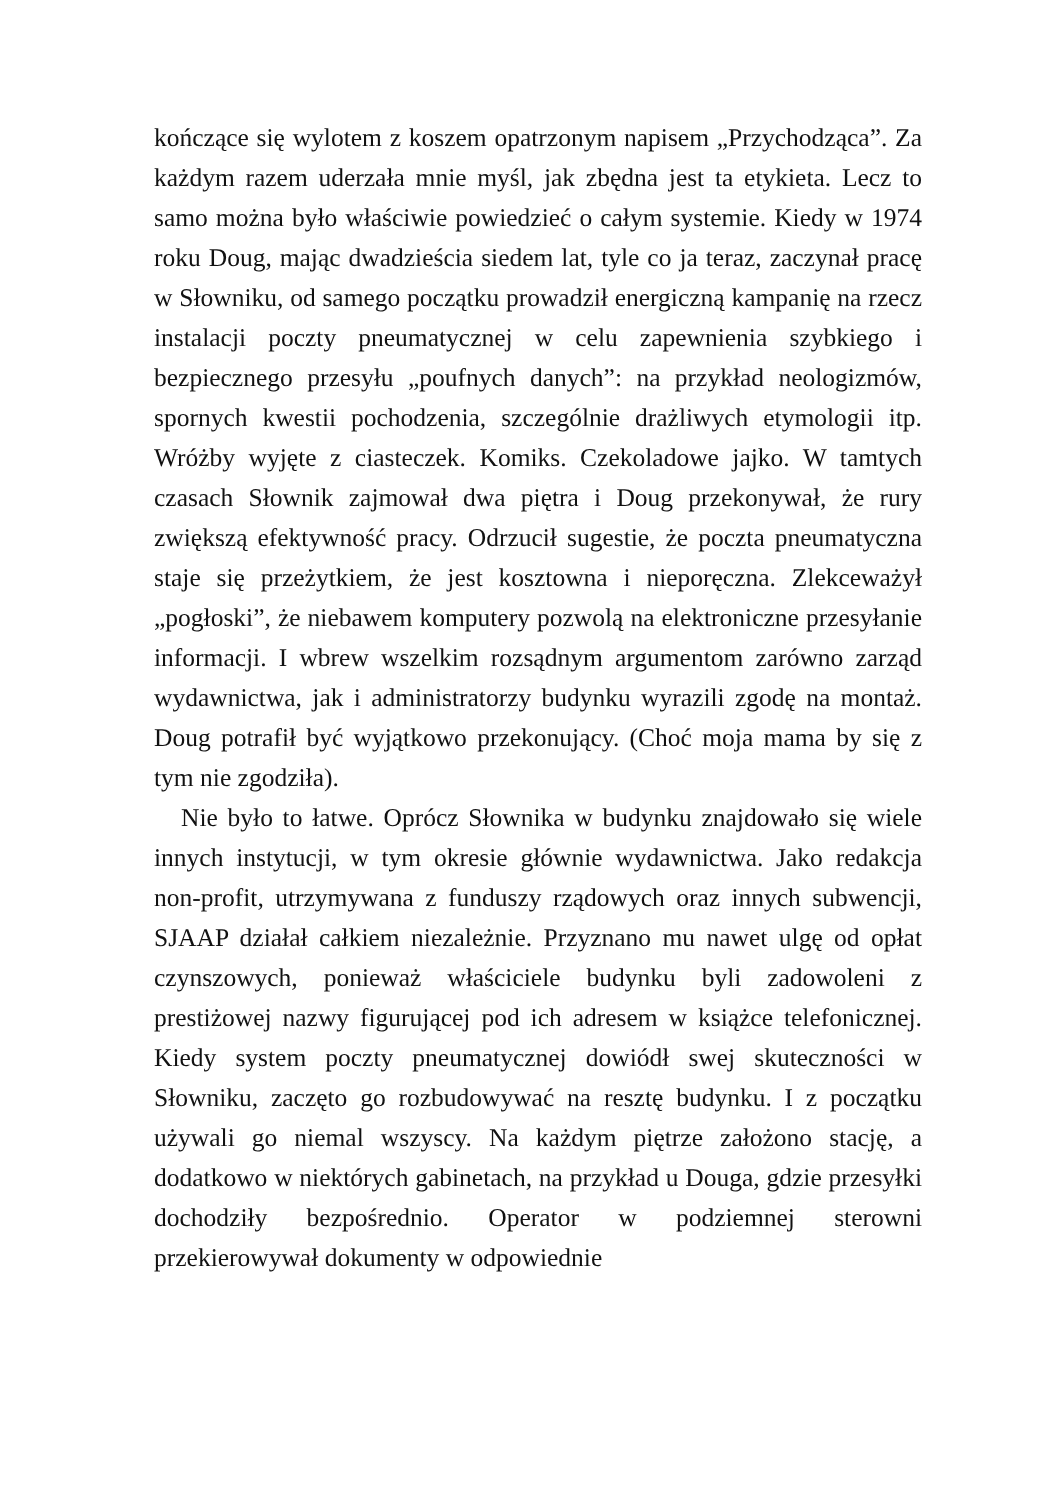kończące się wylotem z koszem opatrzonym napisem „Przychodząca”. Za każdym razem uderzała mnie myśl, jak zbędna jest ta etykieta. Lecz to samo można było właściwie powiedzieć o całym systemie. Kiedy w 1974 roku Doug, mając dwadzieścia siedem lat, tyle co ja teraz, zaczynał pracę w Słowniku, od samego początku prowadził energiczną kampanię na rzecz instalacji poczty pneumatycznej w celu zapewnienia szybkiego i bezpiecznego przesyłu „poufnych danych”: na przykład neologizmów, spornych kwestii pochodzenia, szczególnie drażliwych etymologii itp. Wróżby wyjęte z ciasteczek. Komiks. Czekoladowe jajko. W tamtych czasach Słownik zajmował dwa piętra i Doug przekonywał, że rury zwiększą efektywność pracy. Odrzucił sugestie, że poczta pneumatyczna staje się przeżytkiem, że jest kosztowna i nieporęczna. Zlekceważył „pogłoski”, że niebawem komputery pozwolą na elektroniczne przesyłanie informacji. I wbrew wszelkim rozsądnym argumentom zarówno zarząd wydawnictwa, jak i administratorzy budynku wyrazili zgodę na montaż. Doug potrafił być wyjątkowo przekonujący. (Choć moja mama by się z tym nie zgodziła).
Nie było to łatwe. Oprócz Słownika w budynku znajdowało się wiele innych instytucji, w tym okresie głównie wydawnictwa. Jako redakcja non-profit, utrzymywana z funduszy rządowych oraz innych subwencji, SJAAP działał całkiem niezależnie. Przyznano mu nawet ulgę od opłat czynszowych, ponieważ właściciele budynku byli zadowoleni z prestiżowej nazwy figurującej pod ich adresem w książce telefonicznej. Kiedy system poczty pneumatycznej dowiódł swej skuteczności w Słowniku, zaczęto go rozbudowywać na resztę budynku. I z początku używali go niemal wszyscy. Na każdym piętrze założono stację, a dodatkowo w niektórych gabinetach, na przykład u Douga, gdzie przesyłki dochodziły bezpośrednio. Operator w podziemnej sterowni przekierowywał dokumenty w odpowiednie